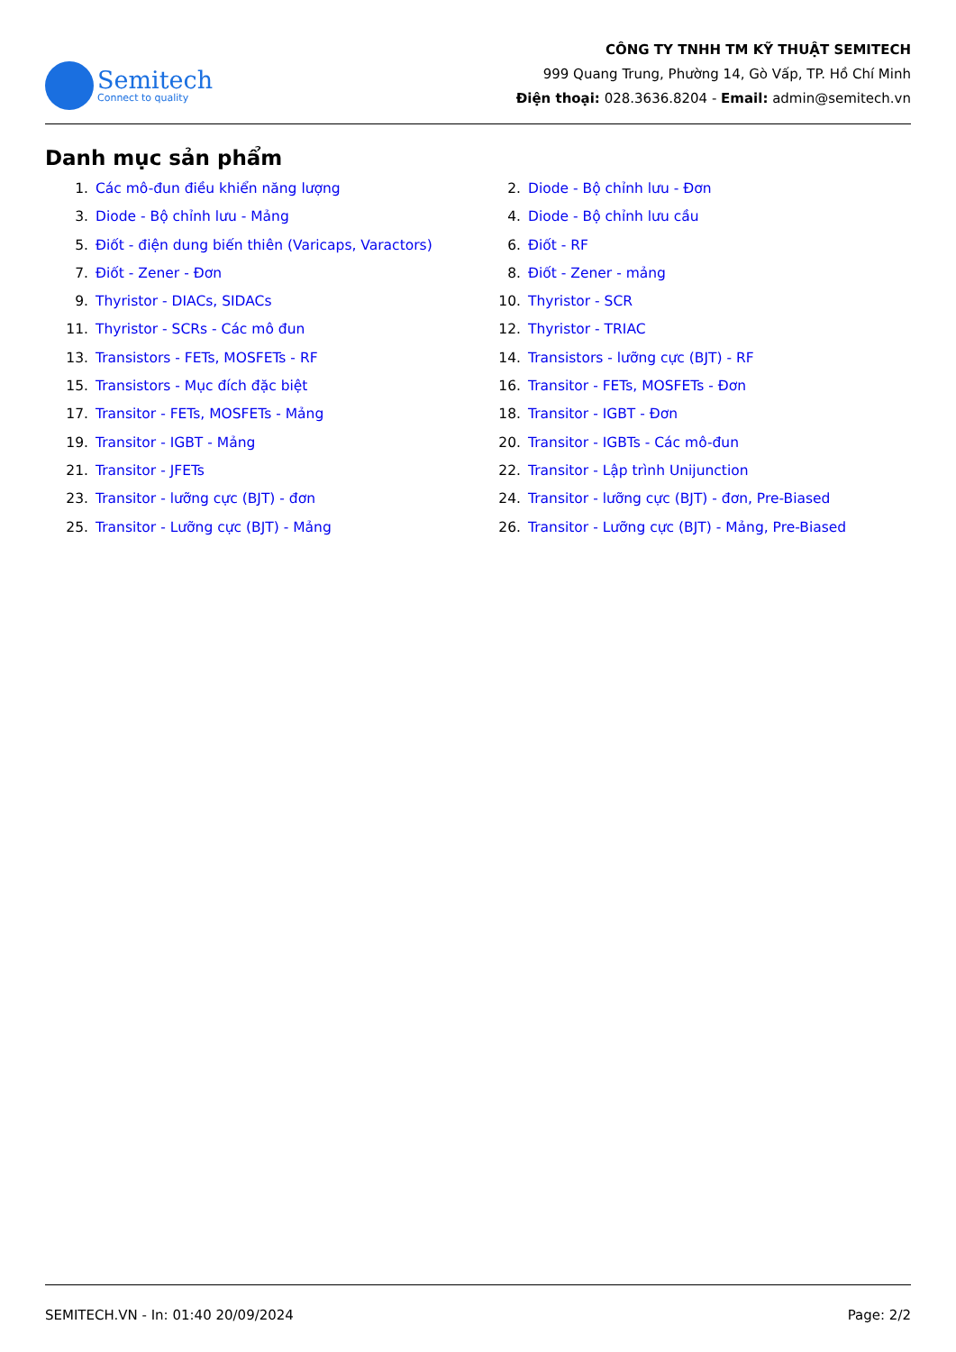Semitech
Connect to quality
CÔNG TY TNHH TM KỸ THUẬT SEMITECH
999 Quang Trung, Phường 14, Gò Vấp, TP. Hồ Chí Minh
Điện thoại: 028.3636.8204 - Email: admin@semitech.vn
Danh mục sản phẩm
1. Các mô-đun điều khiển năng lượng
2. Diode - Bộ chỉnh lưu - Đơn
3. Diode - Bộ chỉnh lưu - Mảng
4. Diode - Bộ chỉnh lưu cầu
5. Điốt - điện dung biến thiên (Varicaps, Varactors)
6. Điốt - RF
7. Điốt - Zener - Đơn
8. Điốt - Zener - mảng
9. Thyristor - DIACs, SIDACs
10. Thyristor - SCR
11. Thyristor - SCRs - Các mô đun
12. Thyristor - TRIAC
13. Transistors - FETs, MOSFETs - RF
14. Transistors - lưỡng cực (BJT) - RF
15. Transistors - Mục đích đặc biệt
16. Transitor - FETs, MOSFETs - Đơn
17. Transitor - FETs, MOSFETs - Mảng
18. Transitor - IGBT - Đơn
19. Transitor - IGBT - Mảng
20. Transitor - IGBTs - Các mô-đun
21. Transitor - JFETs
22. Transitor - Lập trình Unijunction
23. Transitor - lưỡng cực (BJT) - đơn
24. Transitor - lưỡng cực (BJT) - đơn, Pre-Biased
25. Transitor - Lưỡng cực (BJT) - Mảng
26. Transitor - Lưỡng cực (BJT) - Mảng, Pre-Biased
SEMITECH.VN - In: 01:40 20/09/2024 Page: 2/2